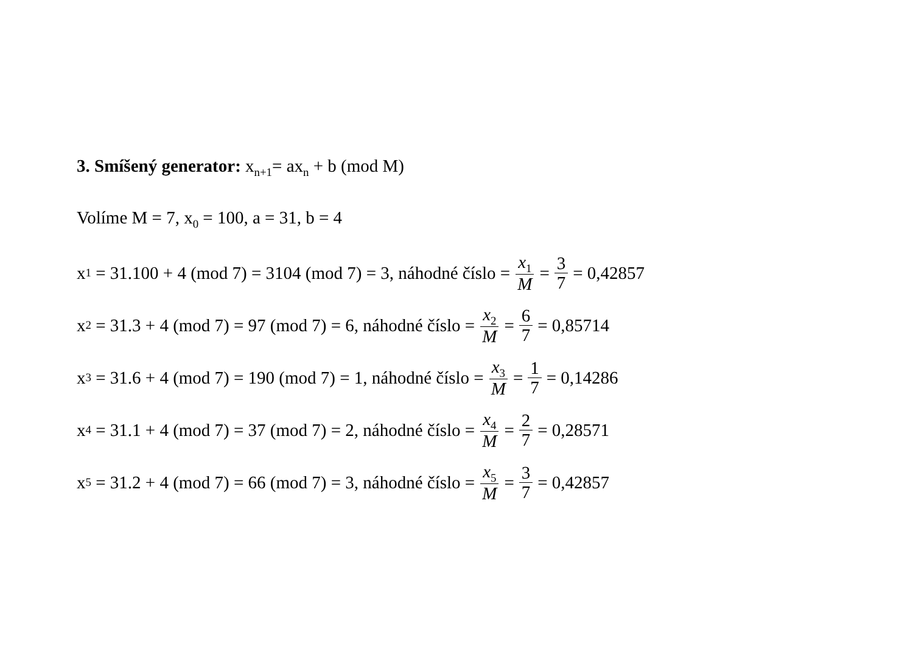3. Smíšený generator: x<sub>n+1</sub>= ax<sub>n</sub> + b (mod M)
Volíme M = 7, x<sub>0</sub> = 100, a = 31, b = 4
x<sub>1</sub> = 31.100 + 4 (mod 7) = 3104 (mod 7) = 3, náhodné číslo = x<sub>1</sub> M = 3 7 = 0,42857
x<sub>2</sub> = 31.3 + 4 (mod 7) = 97 (mod 7) = 6, náhodné číslo = x<sub>2</sub> M = 6 7 = 0,85714
x<sub>3</sub> = 31.6 + 4 (mod 7) = 190 (mod 7) = 1, náhodné číslo = x<sub>3</sub> M = 1 7 = 0,14286
x<sub>4</sub> = 31.1 + 4 (mod 7) = 37 (mod 7) = 2, náhodné číslo = x<sub>4</sub> M = 2 7 = 0,28571
x<sub>5</sub> = 31.2 + 4 (mod 7) = 66 (mod 7) = 3, náhodné číslo = x<sub>5</sub> M = 3 7 = 0,42857